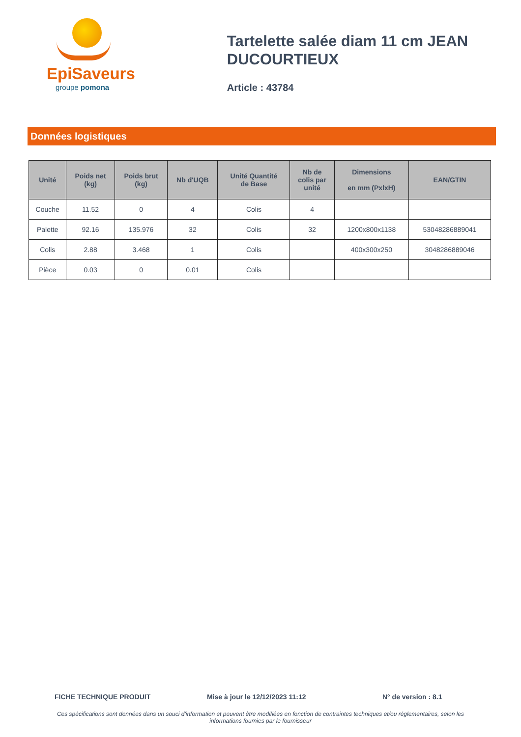EpiSaveurs
groupe pomona
Tartelette salée diam 11 cm JEAN DUCOURTIEUX
Article : 43784
Données logistiques
| Unité | Poids net (kg) | Poids brut (kg) | Nb d'UQB | Unité Quantité de Base | Nb de colis par unité | Dimensions en mm (PxlxH) | EAN/GTIN |
| --- | --- | --- | --- | --- | --- | --- | --- |
| Couche | 11.52 | 0 | 4 | Colis | 4 | | |
| Palette | 92.16 | 135.976 | 32 | Colis | 32 | 1200x800x1138 | 53048286889041 |
| Colis | 2.88 | 3.468 | 1 | Colis | | 400x300x250 | 3048286889046 |
| Pièce | 0.03 | 0 | 0.01 | Colis | | | |
FICHE TECHNIQUE PRODUIT Mise à jour le 12/12/2023 11:12 N° de version : 8.1
Ces spécifications sont données dans un souci d'information et peuvent être modifiées en fonction de contraintes techniques et/ou réglementaires, selon les informations fournies par le fournisseur